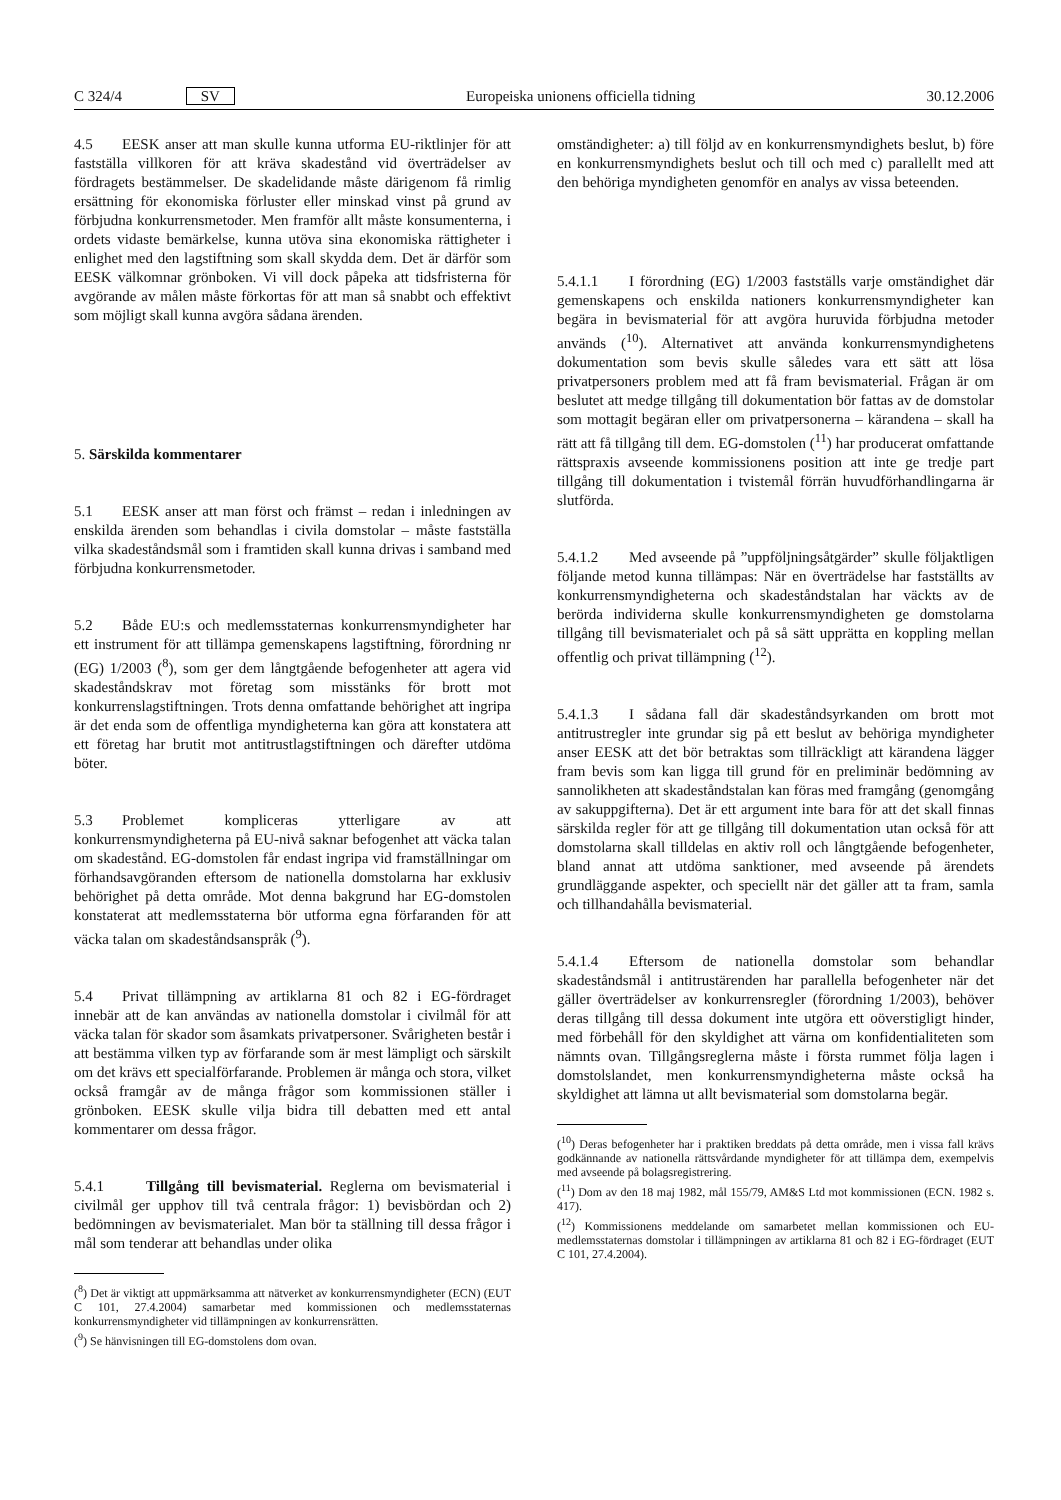C 324/4 SV Europeiska unionens officiella tidning 30.12.2006
4.5 EESK anser att man skulle kunna utforma EU-riktlinjer för att fastställa villkoren för att kräva skadestånd vid överträdelser av fördragets bestämmelser. De skadelidande måste därigenom få rimlig ersättning för ekonomiska förluster eller minskad vinst på grund av förbjudna konkurrensmetoder. Men framför allt måste konsumenterna, i ordets vidaste bemärkelse, kunna utöva sina ekonomiska rättigheter i enlighet med den lagstiftning som skall skydda dem. Det är därför som EESK välkomnar grönboken. Vi vill dock påpeka att tidsfristerna för avgörande av målen måste förkortas för att man så snabbt och effektivt som möjligt skall kunna avgöra sådana ärenden.
5. Särskilda kommentarer
5.1 EESK anser att man först och främst – redan i inledningen av enskilda ärenden som behandlas i civila domstolar – måste fastställa vilka skadeståndsmål som i framtiden skall kunna drivas i samband med förbjudna konkurrensmetoder.
5.2 Både EU:s och medlemsstaternas konkurrensmyndigheter har ett instrument för att tillämpa gemenskapens lagstiftning, förordning nr (EG) 1/2003 (<sup>8</sup>), som ger dem långtgående befogenheter att agera vid skadeståndskrav mot företag som misstänks för brott mot konkurrenslagstiftningen. Trots denna omfattande behörighet att ingripa är det enda som de offentliga myndigheterna kan göra att konstatera att ett företag har brutit mot antitrustlagstiftningen och därefter utdöma böter.
5.3 Problemet kompliceras ytterligare av att konkurrensmyndigheterna på EU-nivå saknar befogenhet att väcka talan om skadestånd. EG-domstolen får endast ingripa vid framställningar om förhandsavgöranden eftersom de nationella domstolarna har exklusiv behörighet på detta område. Mot denna bakgrund har EG-domstolen konstaterat att medlemsstaterna bör utforma egna förfaranden för att väcka talan om skadeståndsanspråk (<sup>9</sup>).
5.4 Privat tillämpning av artiklarna 81 och 82 i EG-fördraget innebär att de kan användas av nationella domstolar i civilmål för att väcka talan för skador som åsamkats privatpersoner. Svårigheten består i att bestämma vilken typ av förfarande som är mest lämpligt och särskilt om det krävs ett specialförfarande. Problemen är många och stora, vilket också framgår av de många frågor som kommissionen ställer i grönboken. EESK skulle vilja bidra till debatten med ett antal kommentarer om dessa frågor.
5.4.1 Tillgång till bevismaterial. Reglerna om bevismaterial i civilmål ger upphov till två centrala frågor: 1) bevisbördan och 2) bedömningen av bevismaterialet. Man bör ta ställning till dessa frågor i mål som tenderar att behandlas under olika
(<sup>8</sup>) Det är viktigt att uppmärksamma att nätverket av konkurrensmyndigheter (ECN) (EUT C 101, 27.4.2004) samarbetar med kommissionen och medlemsstaternas konkurrensmyndigheter vid tillämpningen av konkurrensrätten.
(<sup>9</sup>) Se hänvisningen till EG-domstolens dom ovan.
omständigheter: a) till följd av en konkurrensmyndighets beslut, b) före en konkurrensmyndighets beslut och till och med c) parallellt med att den behöriga myndigheten genomför en analys av vissa beteenden.
5.4.1.1 I förordning (EG) 1/2003 fastställs varje omständighet där gemenskapens och enskilda nationers konkurrensmyndigheter kan begära in bevismaterial för att avgöra huruvida förbjudna metoder används (<sup>10</sup>). Alternativet att använda konkurrensmyndighetens dokumentation som bevis skulle således vara ett sätt att lösa privatpersoners problem med att få fram bevismaterial. Frågan är om beslutet att medge tillgång till dokumentation bör fattas av de domstolar som mottagit begäran eller om privatpersonerna – kärandena – skall ha rätt att få tillgång till dem. EG-domstolen (<sup>11</sup>) har producerat omfattande rättspraxis avseende kommissionens position att inte ge tredje part tillgång till dokumentation i tvistemål förrän huvudförhandlingarna är slutförda.
5.4.1.2 Med avseende på ”uppföljningsåtgärder” skulle följaktligen följande metod kunna tillämpas: När en överträdelse har fastställts av konkurrensmyndigheterna och skadeståndstalan har väckts av de berörda individerna skulle konkurrensmyndigheten ge domstolarna tillgång till bevismaterialet och på så sätt upprätta en koppling mellan offentlig och privat tillämpning (<sup>12</sup>).
5.4.1.3 I sådana fall där skadeståndsyrkanden om brott mot antitrustregler inte grundar sig på ett beslut av behöriga myndigheter anser EESK att det bör betraktas som tillräckligt att kärandena lägger fram bevis som kan ligga till grund för en preliminär bedömning av sannolikheten att skadeståndstalan kan föras med framgång (genomgång av sakuppgifterna). Det är ett argument inte bara för att det skall finnas särskilda regler för att ge tillgång till dokumentation utan också för att domstolarna skall tilldelas en aktiv roll och långtgående befogenheter, bland annat att utdöma sanktioner, med avseende på ärendets grundläggande aspekter, och speciellt när det gäller att ta fram, samla och tillhandahålla bevismaterial.
5.4.1.4 Eftersom de nationella domstolar som behandlar skadeståndsmål i antitrustärenden har parallella befogenheter när det gäller överträdelser av konkurrensregler (förordning 1/2003), behöver deras tillgång till dessa dokument inte utgöra ett oöverstigligt hinder, med förbehåll för den skyldighet att värna om konfidentialiteten som nämnts ovan. Tillgångsreglerna måste i första rummet följa lagen i domstolslandet, men konkurrensmyndigheterna måste också ha skyldighet att lämna ut allt bevismaterial som domstolarna begär.
(<sup>10</sup>) Deras befogenheter har i praktiken breddats på detta område, men i vissa fall krävs godkännande av nationella rättsvårdande myndigheter för att tillämpa dem, exempelvis med avseende på bolagsregistrering.
(<sup>11</sup>) Dom av den 18 maj 1982, mål 155/79, AM&S Ltd mot kommissionen (ECN. 1982 s. 417).
(<sup>12</sup>) Kommissionens meddelande om samarbetet mellan kommissionen och EU-medlemsstaternas domstolar i tillämpningen av artiklarna 81 och 82 i EG-fördraget (EUT C 101, 27.4.2004).